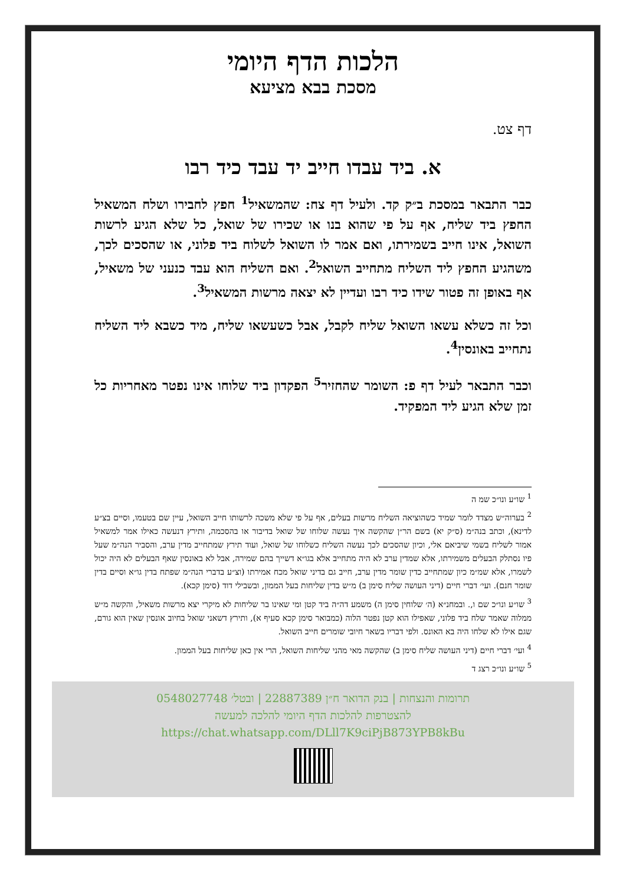הלכות הדף היומי
מסכת בבא מציעא
דף צט.
א. ביד עבדו חייב יד עבד כיד רבו
כבר התבאר במסכת ב״ק קד. ולעיל דף צח: שהמשאיל<sup>1</sup> חפץ לחבירו ושלח המשאיל החפץ ביד שליח, אף על פי שהוא בנו או שכירו של שואל, כל שלא הגיע לרשות השואל, אינו חייב בשמירתו, ואם אמר לו השואל לשלוח ביד פלוני, או שהסכים לכך, משהגיע החפץ ליד השליח מתחייב השואל<sup>2</sup>. ואם השליח הוא עבד כנעני של משאיל, אף באופן זה פטור שידו כיד רבו ועדיין לא יצאה מרשות המשאיל<sup>3</sup>.
וכל זה כשלא עשאו השואל שליח לקבל, אבל כשעשאו שליח, מיד כשבא ליד השליח נתחייב באונסין<sup>4</sup>.
וכבר התבאר לעיל דף פ: השומר שהחזיר<sup>5</sup> הפקדון ביד שלוחו אינו נפטר מאחריות כל זמן שלא הגיע ליד המפקיד.
<sup>1</sup> שו״ע ונו״כ שמ ה
<sup>2</sup> בערוה״ש מצדד לומר שמיד כשהוציאה השליח מרשות בעלים, אף על פי שלא משכה לרשותו חייב השואל, עיין שם בטעמו, וסיים בצ״ע לדינא), וכתב בנה״מ (ס״ק יא) בשם הר״ן שהקשה איך נעשה שלוחו של שואל בדיבור או בהסכמה, ותירץ דנעשה כאילו אמר למשאיל אמור לשליח בשמי שיביאם אלי, וכיון שהסכים לכך נעשה השליח כשלוחו של שואל, ועוד תירץ שמתחייב מדין ערב, והסביר הנה״מ שעל פיו נסתלק הבעלים משמירתו, אלא שמדין ערב לא היה מתחייב אלא בגו״א דשייך בהם שמירה, אבל לא באונסין שאף הבעלים לא היה יכול לשמרו, אלא שמ״מ כיון שמתחייב כדין שומר מדין ערב, חייב גם בדיני שואל מכח אמירתו (וצ״ע בדברי הנה״מ שפתח בדין גו״א וסיים בדין שומר חנם). ועי׳ דברי חיים (דיני העושה שליח סימן ב) מ״ש בדין שליחות בעל הממון, ובשבילי דוד (סימן קכא).
<sup>3</sup> שו״ע ונו״כ שם ו,. ובמחנ״א (ה׳ שלוחין סימן ה) משמע דה״ה ביד קטן ומי שאינו בר שליחות לא מיקרי יצא מרשות משאיל, והקשה מ״ש ממלוה שאמר שלח ביד פלוני, שאפילו הוא קטן נפטר הלוה (כמבואר סימן קכא סעיף א), ותירץ דשאני שואל בחיוב אונסין שאין הוא גורם, שגם אילו לא שלחו היה בא האונס. ולפי דבריו בשאר חיובי שומרים חייב השואל.
<sup>4</sup> ועי׳ דברי חיים (דיני העושה שליח סימן ב) שהקשה מאי מהני שליחות השואל, הרי אין כאן שליחות בעל הממון.
<sup>5</sup> שו״ע ונו״כ רצג ד
תרומות והנצחות | בנק הדואר ח״ן 22887389 | ובטל׳ 0548027748
להצטרפות להלכות הדף היומי להלכה למעשה
https://chat.whatsapp.com/DLll7K9ciPjB873YPB8kBu